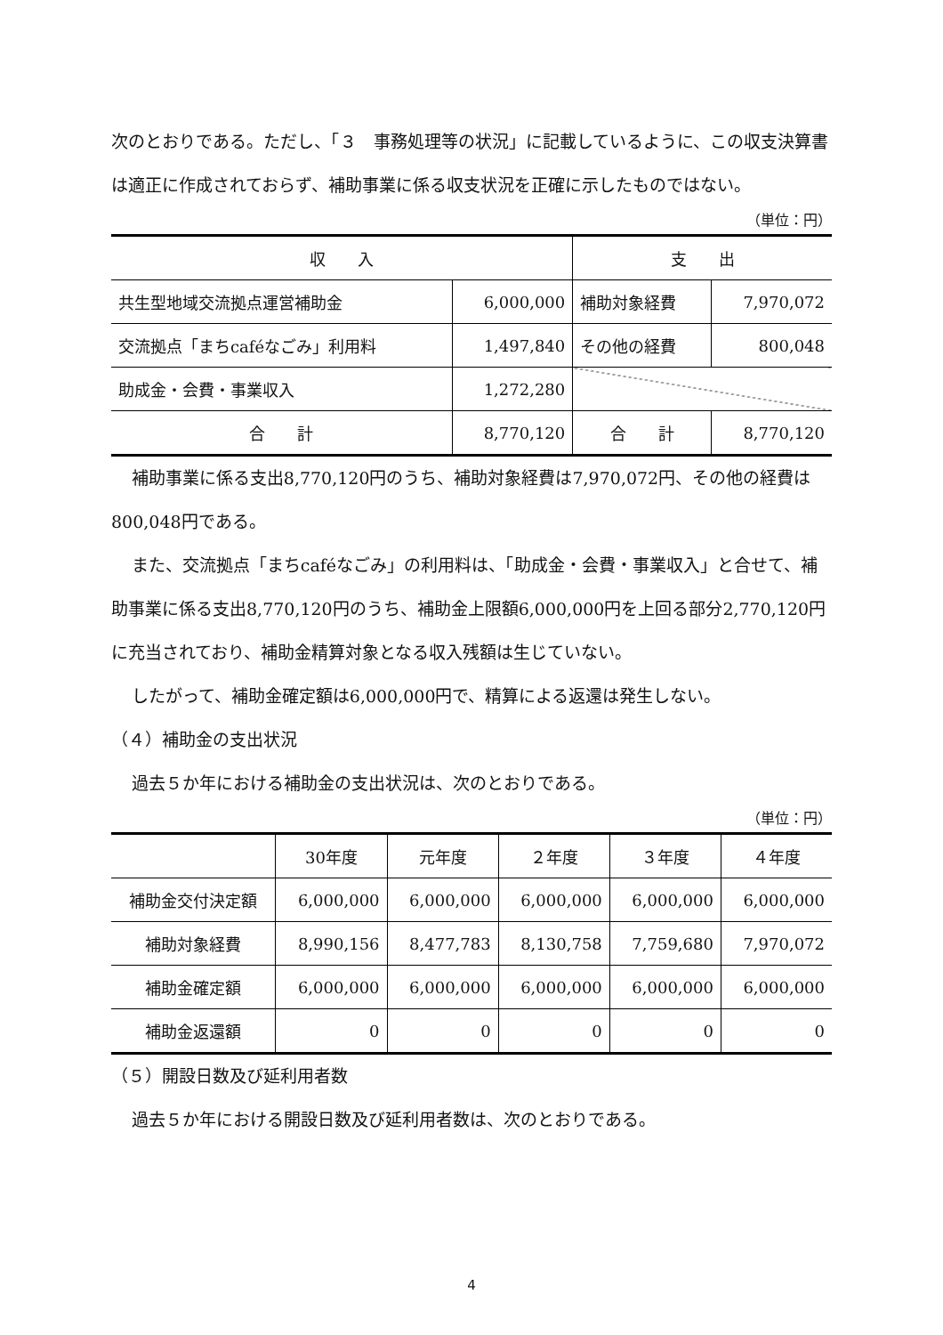次のとおりである。ただし、「３　事務処理等の状況」に記載しているように、この収支決算書は適正に作成されておらず、補助事業に係る収支状況を正確に示したものではない。
（単位：円）
| 収 入 | | 支 出 | |
| --- | --- | --- | --- |
| 共生型地域交流拠点運営補助金 | 6,000,000 | 補助対象経費 | 7,970,072 |
| 交流拠点「まちcaféなごみ」利用料 | 1,497,840 | その他の経費 | 800,048 |
| 助成金・会費・事業収入 | 1,272,280 | | |
| 合 計 | 8,770,120 | 合 計 | 8,770,120 |
補助事業に係る支出8,770,120円のうち、補助対象経費は7,970,072円、その他の経費は800,048円である。
また、交流拠点「まちcaféなごみ」の利用料は、「助成金・会費・事業収入」と合せて、補助事業に係る支出8,770,120円のうち、補助金上限額6,000,000円を上回る部分2,770,120円に充当されており、補助金精算対象となる収入残額は生じていない。
したがって、補助金確定額は6,000,000円で、精算による返還は発生しない。
（４）補助金の支出状況
過去５か年における補助金の支出状況は、次のとおりである。
（単位：円）
| | 30年度 | 元年度 | ２年度 | ３年度 | ４年度 |
| --- | --- | --- | --- | --- | --- |
| 補助金交付決定額 | 6,000,000 | 6,000,000 | 6,000,000 | 6,000,000 | 6,000,000 |
| 補助対象経費 | 8,990,156 | 8,477,783 | 8,130,758 | 7,759,680 | 7,970,072 |
| 補助金確定額 | 6,000,000 | 6,000,000 | 6,000,000 | 6,000,000 | 6,000,000 |
| 補助金返還額 | 0 | 0 | 0 | 0 | 0 |
（５）開設日数及び延利用者数
過去５か年における開設日数及び延利用者数は、次のとおりである。
4